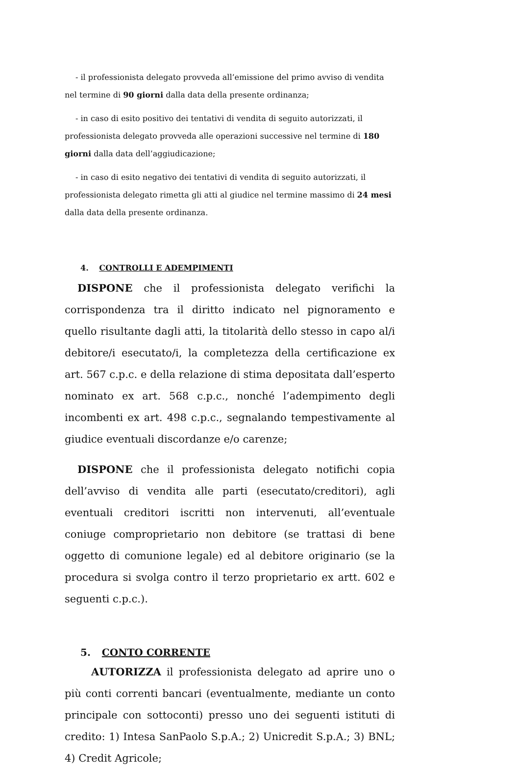- il professionista delegato provveda all’emissione del primo avviso di vendita nel termine di 90 giorni dalla data della presente ordinanza;
- in caso di esito positivo dei tentativi di vendita di seguito autorizzati, il professionista delegato provveda alle operazioni successive nel termine di 180 giorni dalla data dell’aggiudicazione;
- in caso di esito negativo dei tentativi di vendita di seguito autorizzati, il professionista delegato rimetta gli atti al giudice nel termine massimo di 24 mesi dalla data della presente ordinanza.
4. CONTROLLI E ADEMPIMENTI
DISPONE che il professionista delegato verifichi la corrispondenza tra il diritto indicato nel pignoramento e quello risultante dagli atti, la titolarità dello stesso in capo al/i debitore/i esecutato/i, la completezza della certificazione ex art. 567 c.p.c. e della relazione di stima depositata dall’esperto nominato ex art. 568 c.p.c., nonché l’adempimento degli incombenti ex art. 498 c.p.c., segnalando tempestivamente al giudice eventuali discordanze e/o carenze;
DISPONE che il professionista delegato notifichi copia dell’avviso di vendita alle parti (esecutato/creditori), agli eventuali creditori iscritti non intervenuti, all’eventuale coniuge comproprietario non debitore (se trattasi di bene oggetto di comunione legale) ed al debitore originario (se la procedura si svolga contro il terzo proprietario ex artt. 602 e seguenti c.p.c.).
5. CONTO CORRENTE
AUTORIZZA il professionista delegato ad aprire uno o più conti correnti bancari (eventualmente, mediante un conto principale con sottoconti) presso uno dei seguenti istituti di credito: 1) Intesa SanPaolo S.p.A.; 2) Unicredit S.p.A.; 3) BNL; 4) Credit Agricole;